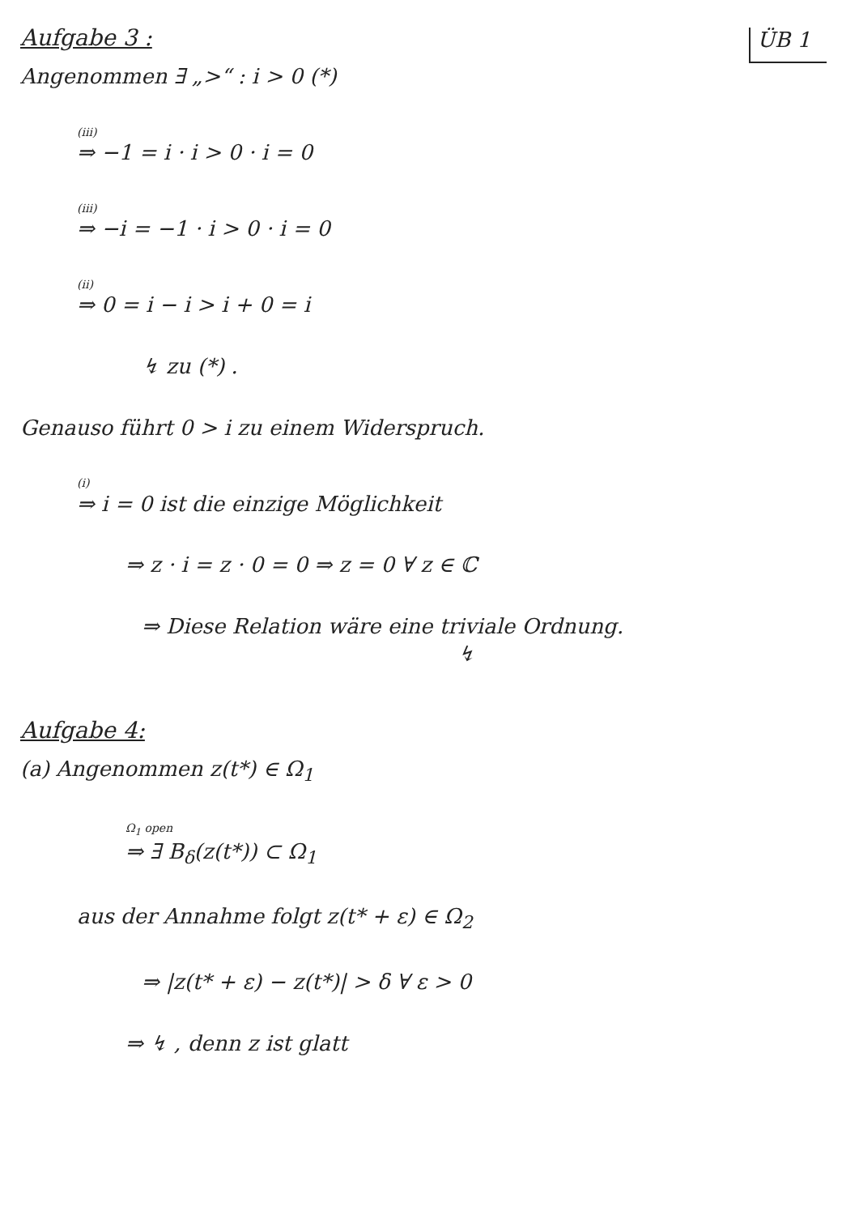Aufgabe 3 :
ÜB 1
Angenommen ∃ „>“ : i > 0 (*)
(iii)
⇒ −1 = i · i > 0 · i = 0
(iii)
⇒ −i = −1 · i > 0 · i = 0
(ii)
⇒ 0 = i − i > i + 0 = i
↯ zu (*) .
Genauso führt 0 > i zu einem Widerspruch.
(i)
⇒ i = 0 ist die einzige Möglichkeit
⇒ z · i = z · 0 = 0 ⇒ z = 0 ∀ z ∈ ℂ
⇒ Diese Relation wäre eine triviale Ordnung.
↯
Aufgabe 4:
(a) Angenommen z(t*) ∈ Ω<sub>1</sub>
Ω<sub>1</sub> open
⇒ ∃ B<sub>δ</sub>(z(t*)) ⊂ Ω<sub>1</sub>
aus der Annahme folgt z(t* + ε) ∈ Ω<sub>2</sub>
⇒ |z(t* + ε) − z(t*)| > δ ∀ ε > 0
⇒ ↯ , denn z ist glatt